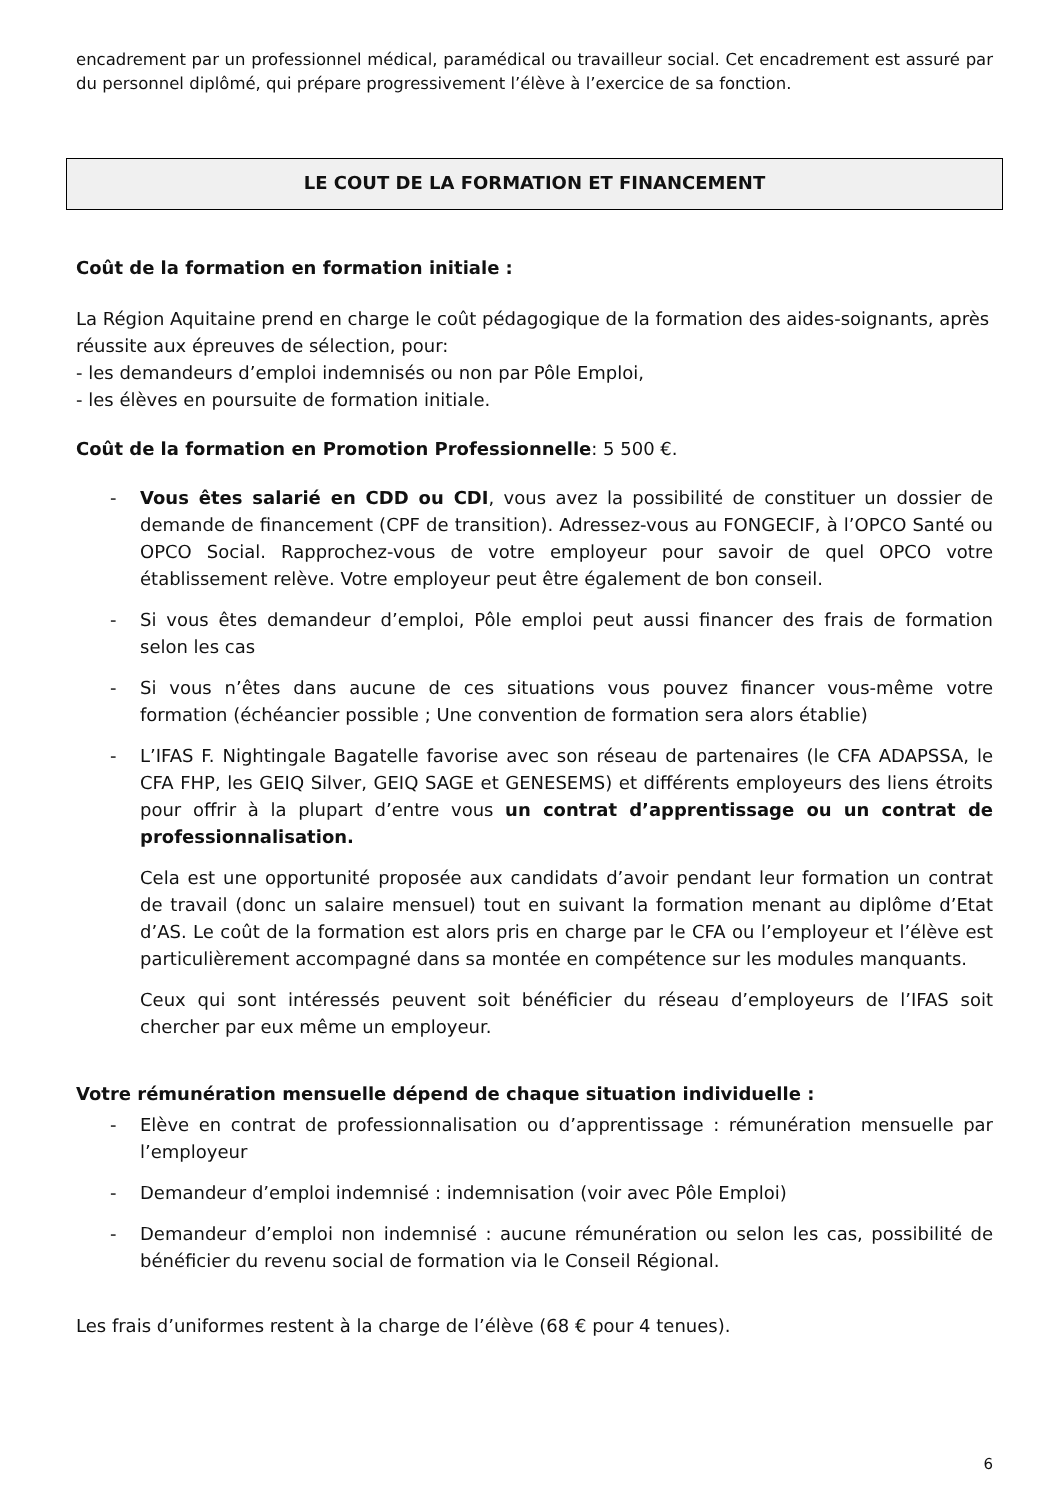encadrement par un professionnel médical, paramédical ou travailleur social. Cet encadrement est assuré par du personnel diplômé, qui prépare progressivement l’élève à l’exercice de sa fonction.
LE COUT DE LA FORMATION ET FINANCEMENT
Coût de la formation en formation initiale :
La Région Aquitaine prend en charge le coût pédagogique de la formation des aides-soignants, après réussite aux épreuves de sélection, pour:
- les demandeurs d’emploi indemnisés ou non par Pôle Emploi,
- les élèves en poursuite de formation initiale.
Coût de la formation en Promotion Professionnelle: 5 500 €.
- Vous êtes salarié en CDD ou CDI, vous avez la possibilité de constituer un dossier de demande de financement (CPF de transition). Adressez-vous au FONGECIF, à l’OPCO Santé ou OPCO Social. Rapprochez-vous de votre employeur pour savoir de quel OPCO votre établissement relève. Votre employeur peut être également de bon conseil.
- Si vous êtes demandeur d’emploi, Pôle emploi peut aussi financer des frais de formation selon les cas
- Si vous n’êtes dans aucune de ces situations vous pouvez financer vous-même votre formation (échéancier possible ; Une convention de formation sera alors établie)
- L’IFAS F. Nightingale Bagatelle favorise avec son réseau de partenaires (le CFA ADAPSSA, le CFA FHP, les GEIQ Silver, GEIQ SAGE et GENESEMS) et différents employeurs des liens étroits pour offrir à la plupart d’entre vous un contrat d’apprentissage ou un contrat de professionnalisation.
Cela est une opportunité proposée aux candidats d’avoir pendant leur formation un contrat de travail (donc un salaire mensuel) tout en suivant la formation menant au diplôme d’Etat d’AS. Le coût de la formation est alors pris en charge par le CFA ou l’employeur et l’élève est particulièrement accompagné dans sa montée en compétence sur les modules manquants.
Ceux qui sont intéressés peuvent soit bénéficier du réseau d’employeurs de l’IFAS soit chercher par eux même un employeur.
Votre rémunération mensuelle dépend de chaque situation individuelle :
- Elève en contrat de professionnalisation ou d’apprentissage : rémunération mensuelle par l’employeur
- Demandeur d’emploi indemnisé : indemnisation (voir avec Pôle Emploi)
- Demandeur d’emploi non indemnisé : aucune rémunération ou selon les cas, possibilité de bénéficier du revenu social de formation via le Conseil Régional.
Les frais d’uniformes restent à la charge de l’élève (68 € pour 4 tenues).
6